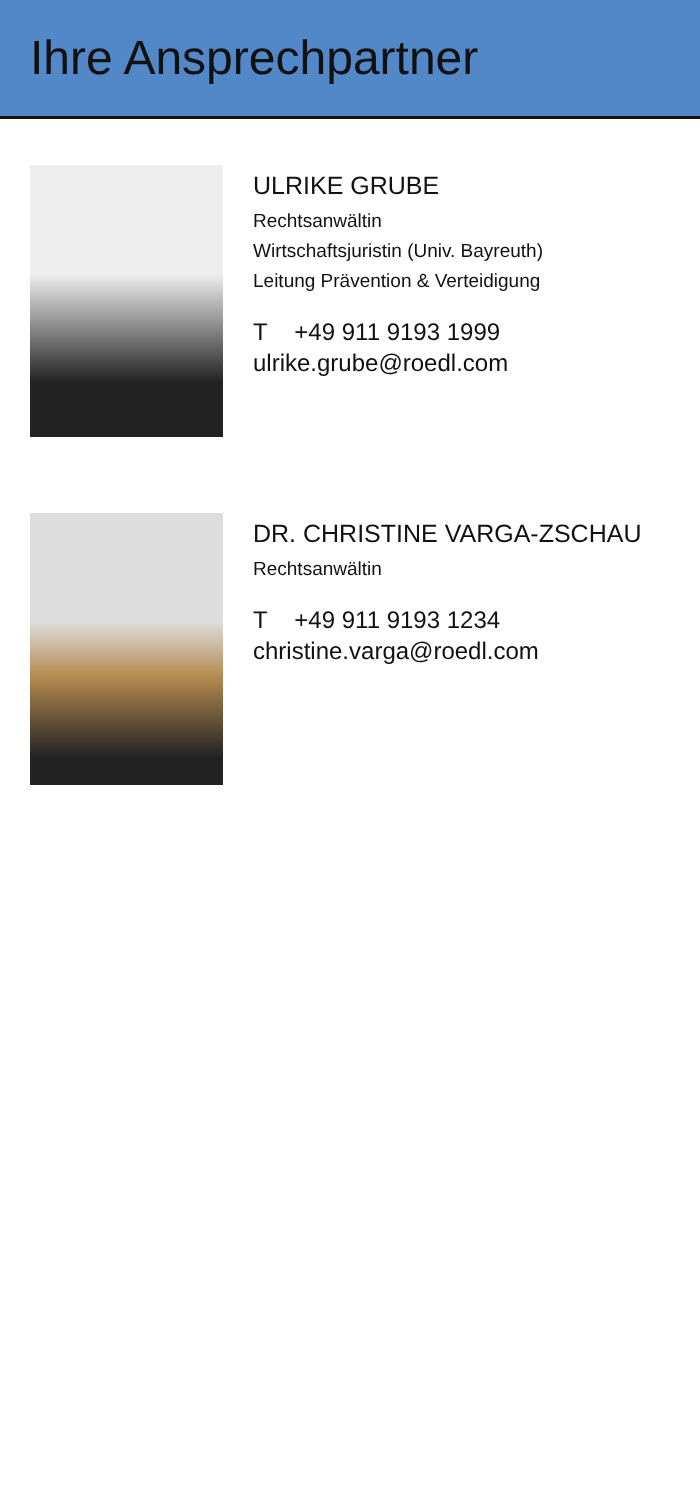Ihre Ansprechpartner
ULRIKE GRUBE
Rechtsanwältin
Wirtschaftsjuristin (Univ. Bayreuth)
Leitung Prävention & Verteidigung
T +49 911 9193 1999
ulrike.grube@roedl.com
DR. CHRISTINE VARGA-ZSCHAU
Rechtsanwältin
T +49 911 9193 1234
christine.varga@roedl.com